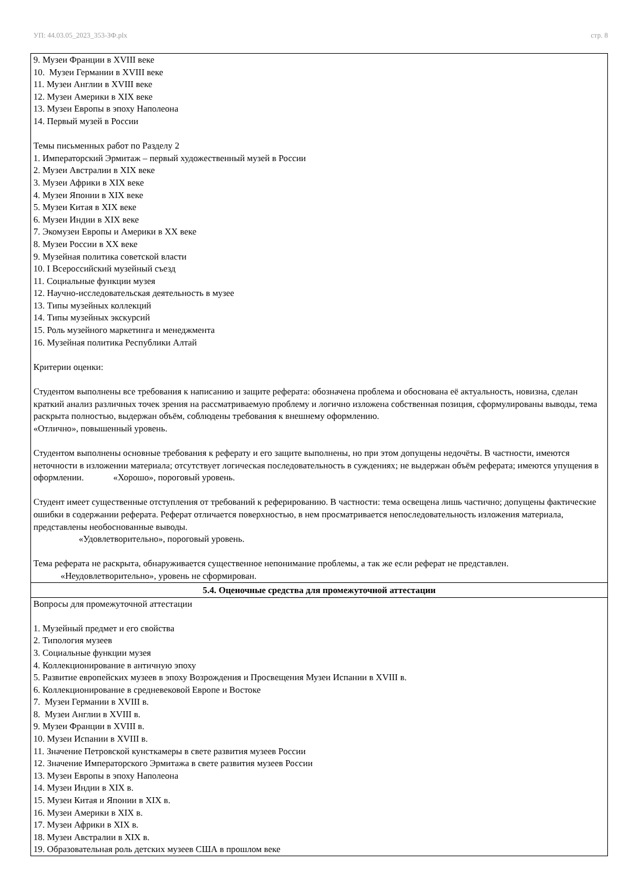УП: 44.03.05_2023_353-ЗФ.plx стр. 8
| 9. Музеи Франции в XVIII веке 10. Музеи Германии в XVIII веке 11. Музеи Англии в XVIII веке 12. Музеи Америки в XIX веке 13. Музеи Европы в эпоху Наполеона 14. Первый музей в России Темы письменных работ по Разделу 2 1. Императорский Эрмитаж – первый художественный музей в России 2. Музеи Австралии в XIX веке 3. Музеи Африки в XIX веке 4. Музеи Японии в XIX веке 5. Музеи Китая в XIX веке 6. Музеи Индии в XIX веке 7. Экомузеи Европы и Америки в XX веке 8. Музеи России в XX веке 9. Музейная политика советской власти 10. I Всероссийский музейный съезд 11. Социальные функции музея 12. Научно-исследовательская деятельность в музее 13. Типы музейных коллекций 14. Типы музейных экскурсий 15. Роль музейного маркетинга и менеджмента 16. Музейная политика Республики Алтай Критерии оценки: Студентом выполнены все требования к написанию и защите реферата: обозначена проблема и обоснована её актуальность, новизна, сделан краткий анализ различных точек зрения на рассматриваемую проблему и логично изложена собственная позиция, сформулированы выводы, тема раскрыта полностью, выдержан объём, соблюдены требования к внешнему оформлению. «Отлично», повышенный уровень. Студентом выполнены основные требования к реферату и его защите выполнены, но при этом допущены недочёты. В частности, имеются неточности в изложении материала; отсутствует логическая последовательность в суждениях; не выдержан объём реферата; имеются упущения в оформлении. «Хорошо», пороговый уровень. Студент имеет существенные отступления от требований к реферированию. В частности: тема освещена лишь частично; допущены фактические ошибки в содержании реферата. Реферат отличается поверхностью, в нем просматривается непоследовательность изложения материала, представлены необоснованные выводы. «Удовлетворительно», пороговый уровень. Тема реферата не раскрыта, обнаруживается существенное непонимание проблемы, а так же если реферат не представлен. «Неудовлетворительно», уровень не сформирован. |
| 5.4. Оценочные средства для промежуточной аттестации |
| Вопросы для промежуточной аттестации 1. Музейный предмет и его свойства 2. Типология музеев 3. Социальные функции музея 4. Коллекционирование в античную эпоху 5. Развитие европейских музеев в эпоху Возрождения и Просвещения Музеи Испании в XVIII в. 6. Коллекционирование в средневековой Европе и Востоке 7. Музеи Германии в XVIII в. 8. Музеи Англии в XVIII в. 9. Музеи Франции в XVIII в. 10. Музеи Испании в XVIII в. 11. Значение Петровской кунсткамеры в свете развития музеев России 12. Значение Императорского Эрмитажа в свете развития музеев России 13. Музеи Европы в эпоху Наполеона 14. Музеи Индии в XIX в. 15. Музеи Китая и Японии в XIX в. 16. Музеи Америки в XIX в. 17. Музеи Африки в XIX в. 18. Музеи Австралии в XIX в. 19. Образовательная роль детских музеев США в прошлом веке |